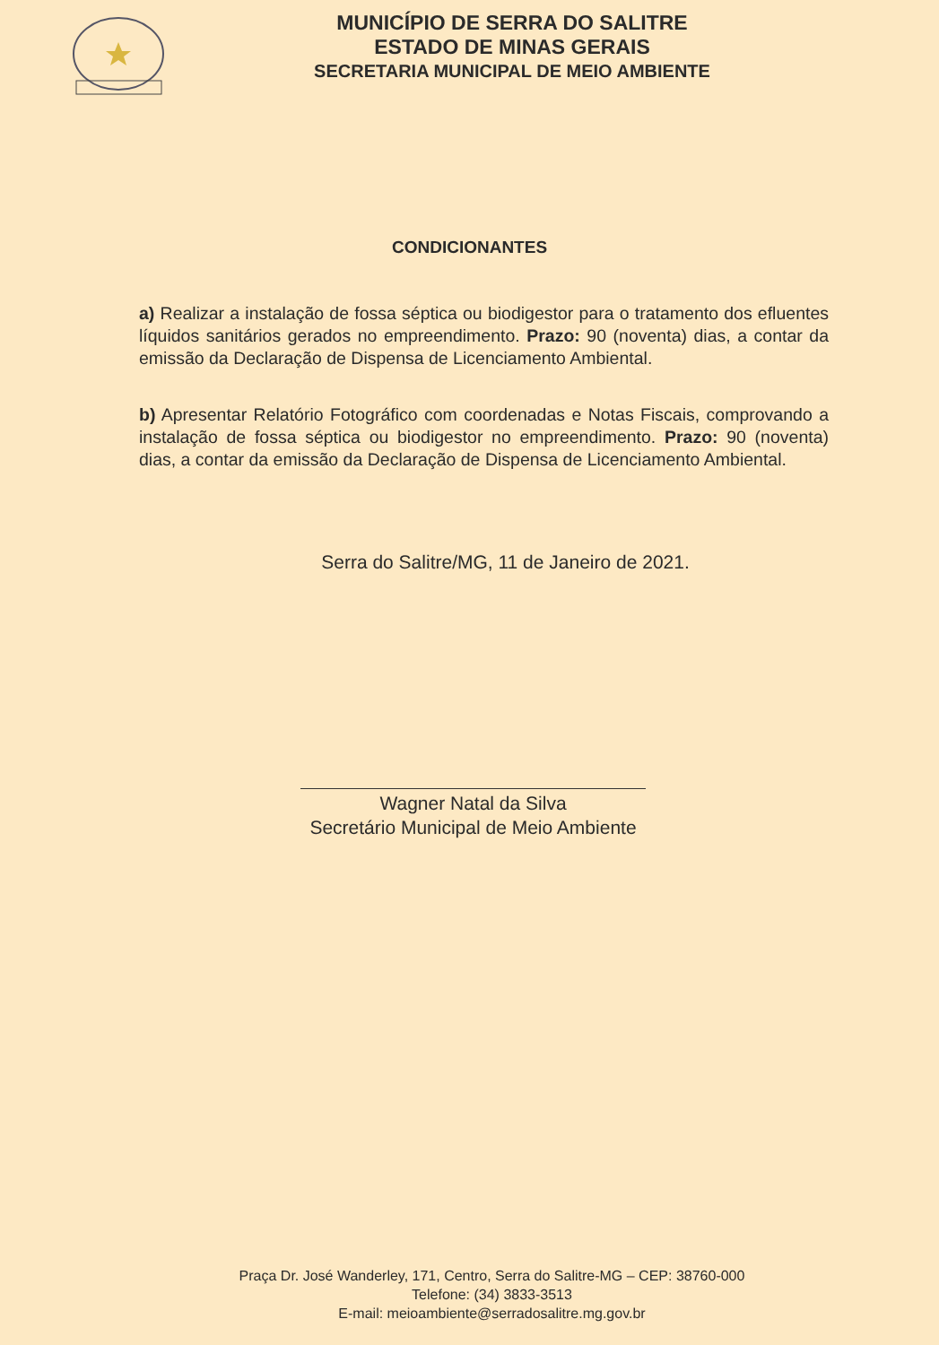MUNICÍPIO DE SERRA DO SALITRE
ESTADO DE MINAS GERAIS
SECRETARIA MUNICIPAL DE MEIO AMBIENTE
CONDICIONANTES
a) Realizar a instalação de fossa séptica ou biodigestor para o tratamento dos efluentes líquidos sanitários gerados no empreendimento. Prazo: 90 (noventa) dias, a contar da emissão da Declaração de Dispensa de Licenciamento Ambiental.
b) Apresentar Relatório Fotográfico com coordenadas e Notas Fiscais, comprovando a instalação de fossa séptica ou biodigestor no empreendimento. Prazo: 90 (noventa) dias, a contar da emissão da Declaração de Dispensa de Licenciamento Ambiental.
Serra do Salitre/MG, 11 de Janeiro de 2021.
Wagner Natal da Silva
Secretário Municipal de Meio Ambiente
Praça Dr. José Wanderley, 171, Centro, Serra do Salitre-MG – CEP: 38760-000
Telefone: (34) 3833-3513
E-mail: meioambiente@serradosalitre.mg.gov.br